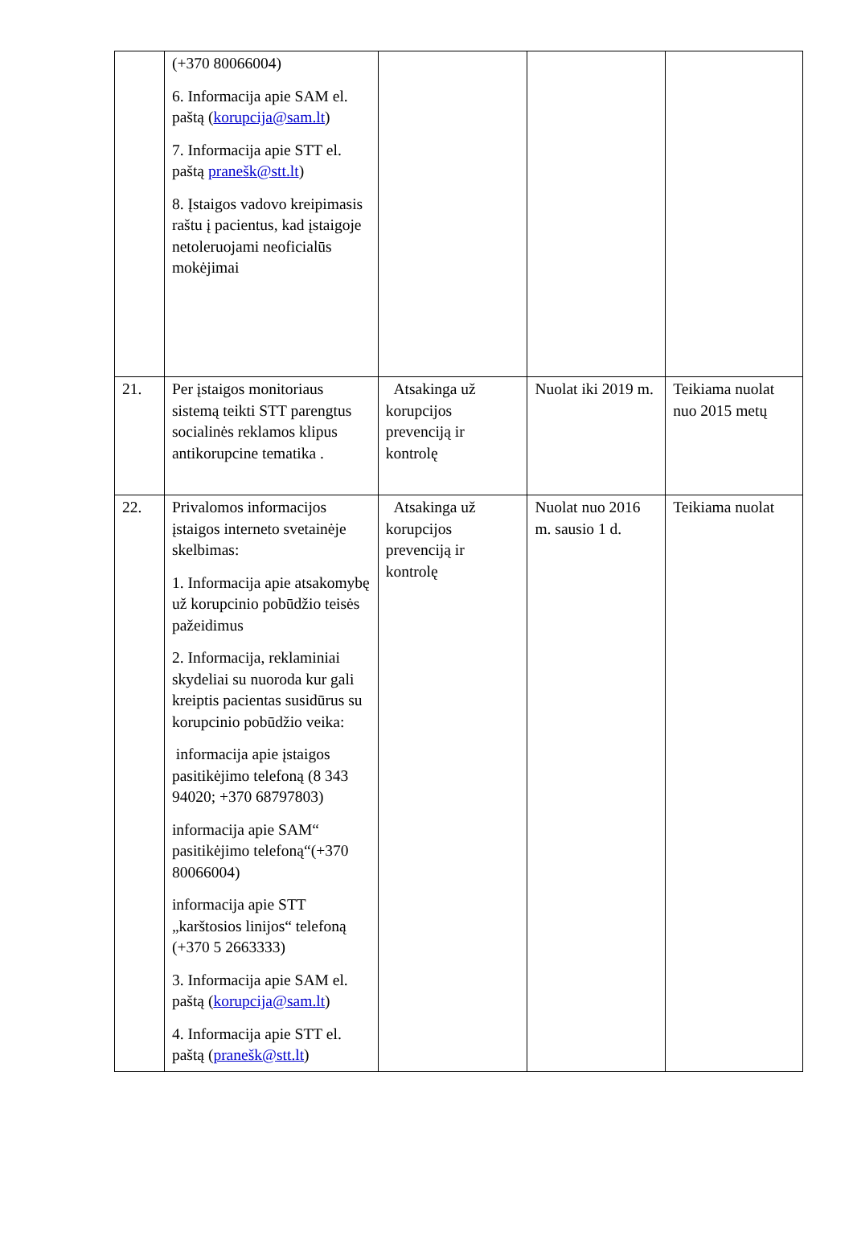| | (+370 80066004) 6. Informacija apie SAM el. paštą ( korupcija@sam.lt ) 7. Informacija apie STT el. paštą pranešk@stt.lt ) 8. Įstaigos vadovo kreipimasis raštu į pacientus, kad įstaigoje netoleruojami neoficialūs mokėjimai | | | |
| 21. | Per įstaigos monitoriaus sistemą teikti STT parengtus socialinės reklamos klipus antikorupcine tematika . | Atsakinga už korupcijos prevenciją ir kontrolę | Nuolat iki 2019 m. | Teikiama nuolat nuo 2015 metų |
| 22. | Privalomos informacijos įstaigos interneto svetainėje skelbimas: 1. Informacija apie atsakomybę už korupcinio pobūdžio teisės pažeidimus 2. Informacija, reklaminiai skydeliai su nuoroda kur gali kreiptis pacientas susidūrus su korupcinio pobūdžio veika: informacija apie įstaigos pasitikėjimo telefoną (8 343 94020; +370 68797803) informacija apie SAM“ pasitikėjimo telefoną“(+370 80066004) informacija apie STT „karštosios linijos“ telefoną (+370 5 2663333) 3. Informacija apie SAM el. paštą ( korupcija@sam.lt ) 4. Informacija apie STT el. paštą ( pranešk@stt.lt ) | Atsakinga už korupcijos prevenciją ir kontrolę | Nuolat nuo 2016 m. sausio 1 d. | Teikiama nuolat |